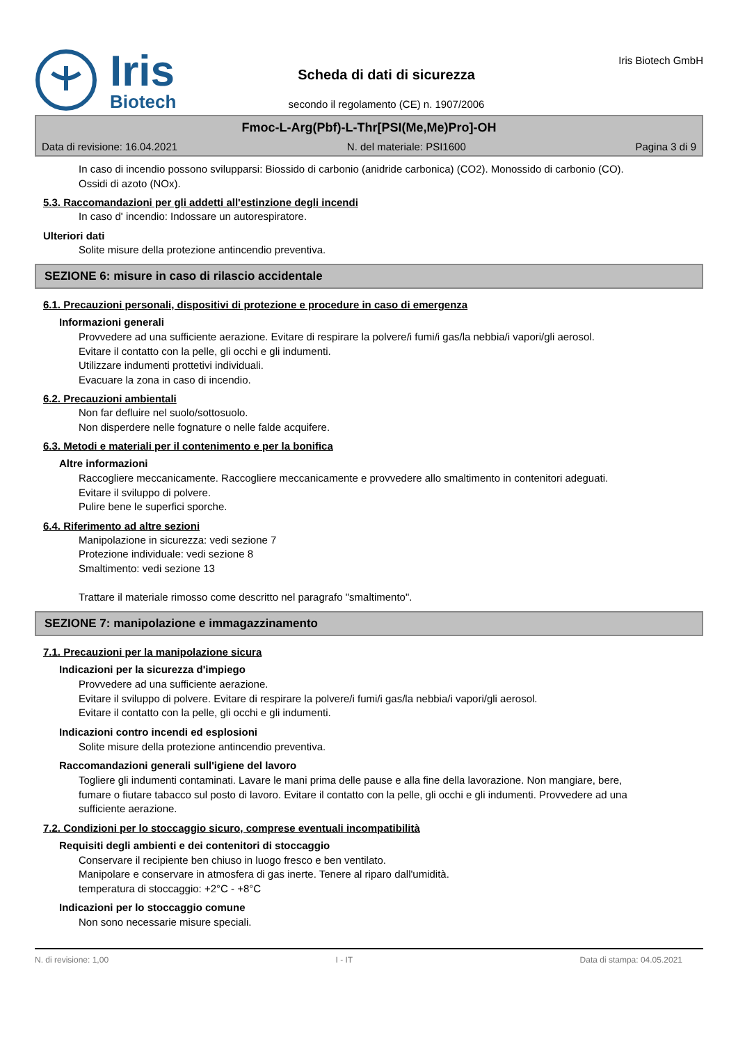Iris
Biotech
Scheda di dati di sicurezza
secondo il regolamento (CE) n. 1907/2006
Iris Biotech GmbH
Fmoc-L-Arg(Pbf)-L-Thr[PSI(Me,Me)Pro]-OH
Data di revisione: 16.04.2021 N. del materiale: PSI1600 Pagina 3 di 9
In caso di incendio possono svilupparsi: Biossido di carbonio (anidride carbonica) (CO2). Monossido di carbonio (CO). Ossidi di azoto (NOx).
5.3. Raccomandazioni per gli addetti all'estinzione degli incendi
In caso d' incendio: Indossare un autorespiratore.
Ulteriori dati
Solite misure della protezione antincendio preventiva.
SEZIONE 6: misure in caso di rilascio accidentale
6.1. Precauzioni personali, dispositivi di protezione e procedure in caso di emergenza
Informazioni generali
Provvedere ad una sufficiente aerazione. Evitare di respirare la polvere/i fumi/i gas/la nebbia/i vapori/gli aerosol.
Evitare il contatto con la pelle, gli occhi e gli indumenti.
Utilizzare indumenti prottetivi individuali.
Evacuare la zona in caso di incendio.
6.2. Precauzioni ambientali
Non far defluire nel suolo/sottosuolo.
Non disperdere nelle fognature o nelle falde acquifere.
6.3. Metodi e materiali per il contenimento e per la bonifica
Altre informazioni
Raccogliere meccanicamente. Raccogliere meccanicamente e provvedere allo smaltimento in contenitori adeguati. Evitare il sviluppo di polvere.
Pulire bene le superfici sporche.
6.4. Riferimento ad altre sezioni
Manipolazione in sicurezza: vedi sezione 7
Protezione individuale: vedi sezione 8
Smaltimento: vedi sezione 13
Trattare il materiale rimosso come descritto nel paragrafo "smaltimento".
SEZIONE 7: manipolazione e immagazzinamento
7.1. Precauzioni per la manipolazione sicura
Indicazioni per la sicurezza d'impiego
Provvedere ad una sufficiente aerazione.
Evitare il sviluppo di polvere. Evitare di respirare la polvere/i fumi/i gas/la nebbia/i vapori/gli aerosol.
Evitare il contatto con la pelle, gli occhi e gli indumenti.
Indicazioni contro incendi ed esplosioni
Solite misure della protezione antincendio preventiva.
Raccomandazioni generali sull'igiene del lavoro
Togliere gli indumenti contaminati. Lavare le mani prima delle pause e alla fine della lavorazione. Non mangiare, bere, fumare o fiutare tabacco sul posto di lavoro. Evitare il contatto con la pelle, gli occhi e gli indumenti. Provvedere ad una sufficiente aerazione.
7.2. Condizioni per lo stoccaggio sicuro, comprese eventuali incompatibilità
Requisiti degli ambienti e dei contenitori di stoccaggio
Conservare il recipiente ben chiuso in luogo fresco e ben ventilato.
Manipolare e conservare in atmosfera di gas inerte. Tenere al riparo dall'umidità.
temperatura di stoccaggio: +2°C - +8°C
Indicazioni per lo stoccaggio comune
Non sono necessarie misure speciali.
N. di revisione: 1,00 I - IT Data di stampa: 04.05.2021